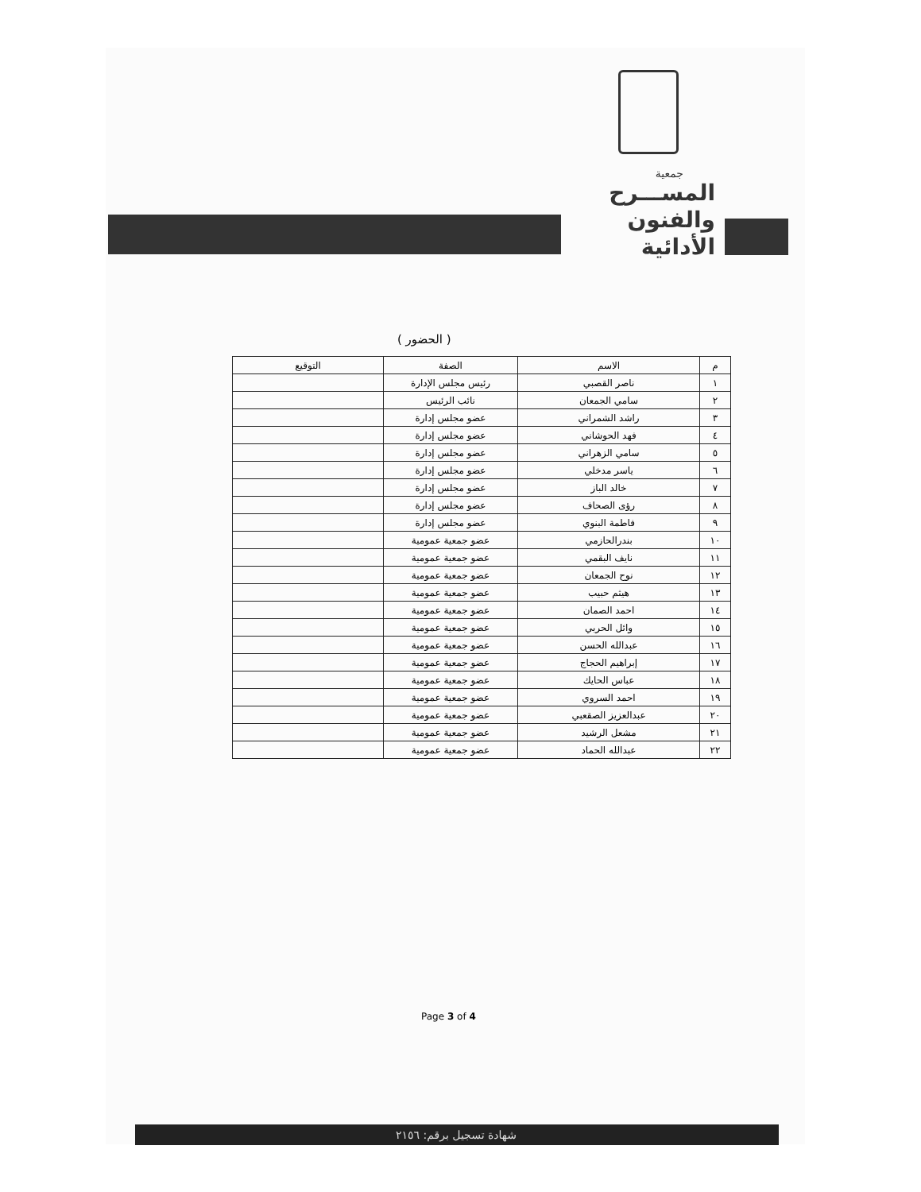جمعية
المســـرح
والفنون الأدائية
( الحضور )
| م | الاسم | الصفة | التوقيع |
| --- | --- | --- | --- |
| ١ | ناصر القصبي | رئيس مجلس الإدارة | |
| ٢ | سامي الجمعان | نائب الرئيس | |
| ٣ | راشد الشمراني | عضو مجلس إدارة | |
| ٤ | فهد الحوشاني | عضو مجلس إدارة | |
| ٥ | سامي الزهراني | عضو مجلس إدارة | |
| ٦ | ياسر مدخلي | عضو مجلس إدارة | |
| ٧ | خالد الباز | عضو مجلس إدارة | |
| ٨ | رؤى الصحاف | عضو مجلس إدارة | |
| ٩ | فاطمة البنوي | عضو مجلس إدارة | |
| ١٠ | بندرالحازمي | عضو جمعية عمومية | |
| ١١ | نايف البقمي | عضو جمعية عمومية | |
| ١٢ | نوح الجمعان | عضو جمعية عمومية | |
| ١٣ | هيثم حبيب | عضو جمعية عمومية | |
| ١٤ | احمد الصمان | عضو جمعية عمومية | |
| ١٥ | وائل الحربي | عضو جمعية عمومية | |
| ١٦ | عبدالله الحسن | عضو جمعية عمومية | |
| ١٧ | إبراهيم الحجاج | عضو جمعية عمومية | |
| ١٨ | عباس الحايك | عضو جمعية عمومية | |
| ١٩ | احمد السروي | عضو جمعية عمومية | |
| ٢٠ | عبدالعزيز الصقعبي | عضو جمعية عمومية | |
| ٢١ | مشعل الرشيد | عضو جمعية عمومية | |
| ٢٢ | عبدالله الحماد | عضو جمعية عمومية | |
Page 3 of 4
شهادة تسجيل برقم: ٢١٥٦